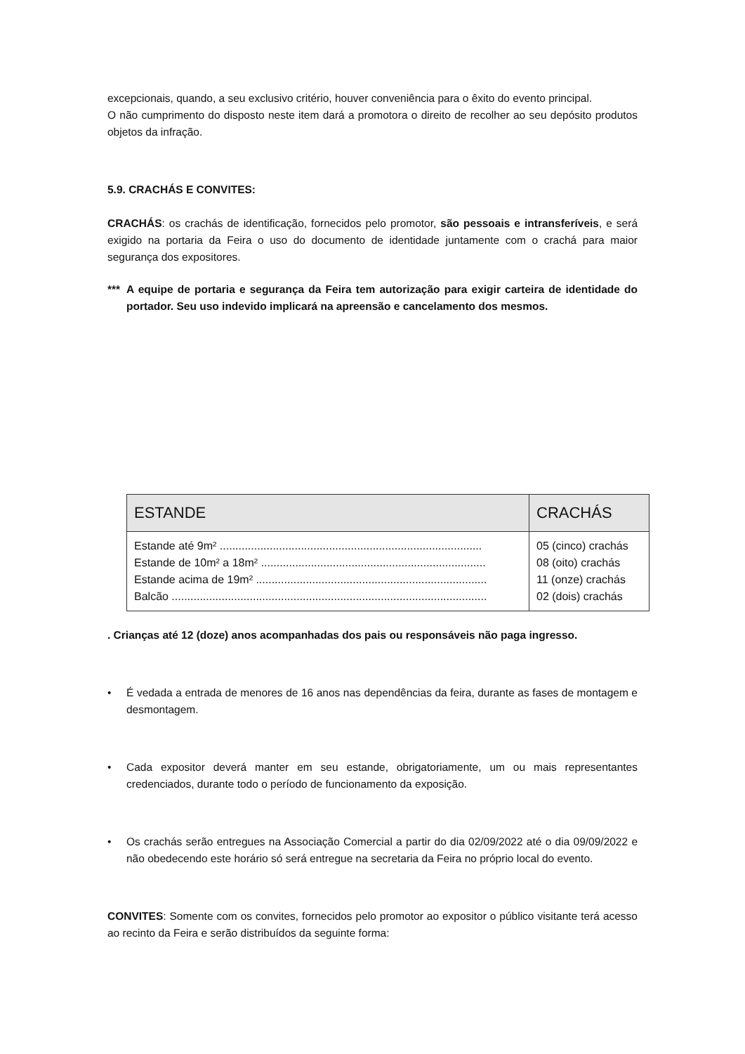excepcionais, quando, a seu exclusivo critério, houver conveniência para o êxito do evento principal.
O não cumprimento do disposto neste item dará a promotora o direito de recolher ao seu depósito produtos objetos da infração.
5.9. CRACHÁS E CONVITES:
CRACHÁS: os crachás de identificação, fornecidos pelo promotor, são pessoais e intransferíveis, e será exigido na portaria da Feira o uso do documento de identidade juntamente com o crachá para maior segurança dos expositores.
*** A equipe de portaria e segurança da Feira tem autorização para exigir carteira de identidade do portador. Seu uso indevido implicará na apreensão e cancelamento dos mesmos.
| ESTANDE | CRACHÁS |
| --- | --- |
| Estande até 9m² .................................................................................... Estande de 10m² a 18m² ........................................................................ Estande acima de 19m² .......................................................................... Balcão ..................................................................................................... | 05 (cinco) crachás 08 (oito) crachás 11 (onze) crachás 02 (dois) crachás |
. Crianças até 12 (doze) anos acompanhadas dos pais ou responsáveis não paga ingresso.
• É vedada a entrada de menores de 16 anos nas dependências da feira, durante as fases de montagem e desmontagem.
• Cada expositor deverá manter em seu estande, obrigatoriamente, um ou mais representantes credenciados, durante todo o período de funcionamento da exposição.
• Os crachás serão entregues na Associação Comercial a partir do dia 02/09/2022 até o dia 09/09/2022 e não obedecendo este horário só será entregue na secretaria da Feira no próprio local do evento.
CONVITES: Somente com os convites, fornecidos pelo promotor ao expositor o público visitante terá acesso ao recinto da Feira e serão distribuídos da seguinte forma: